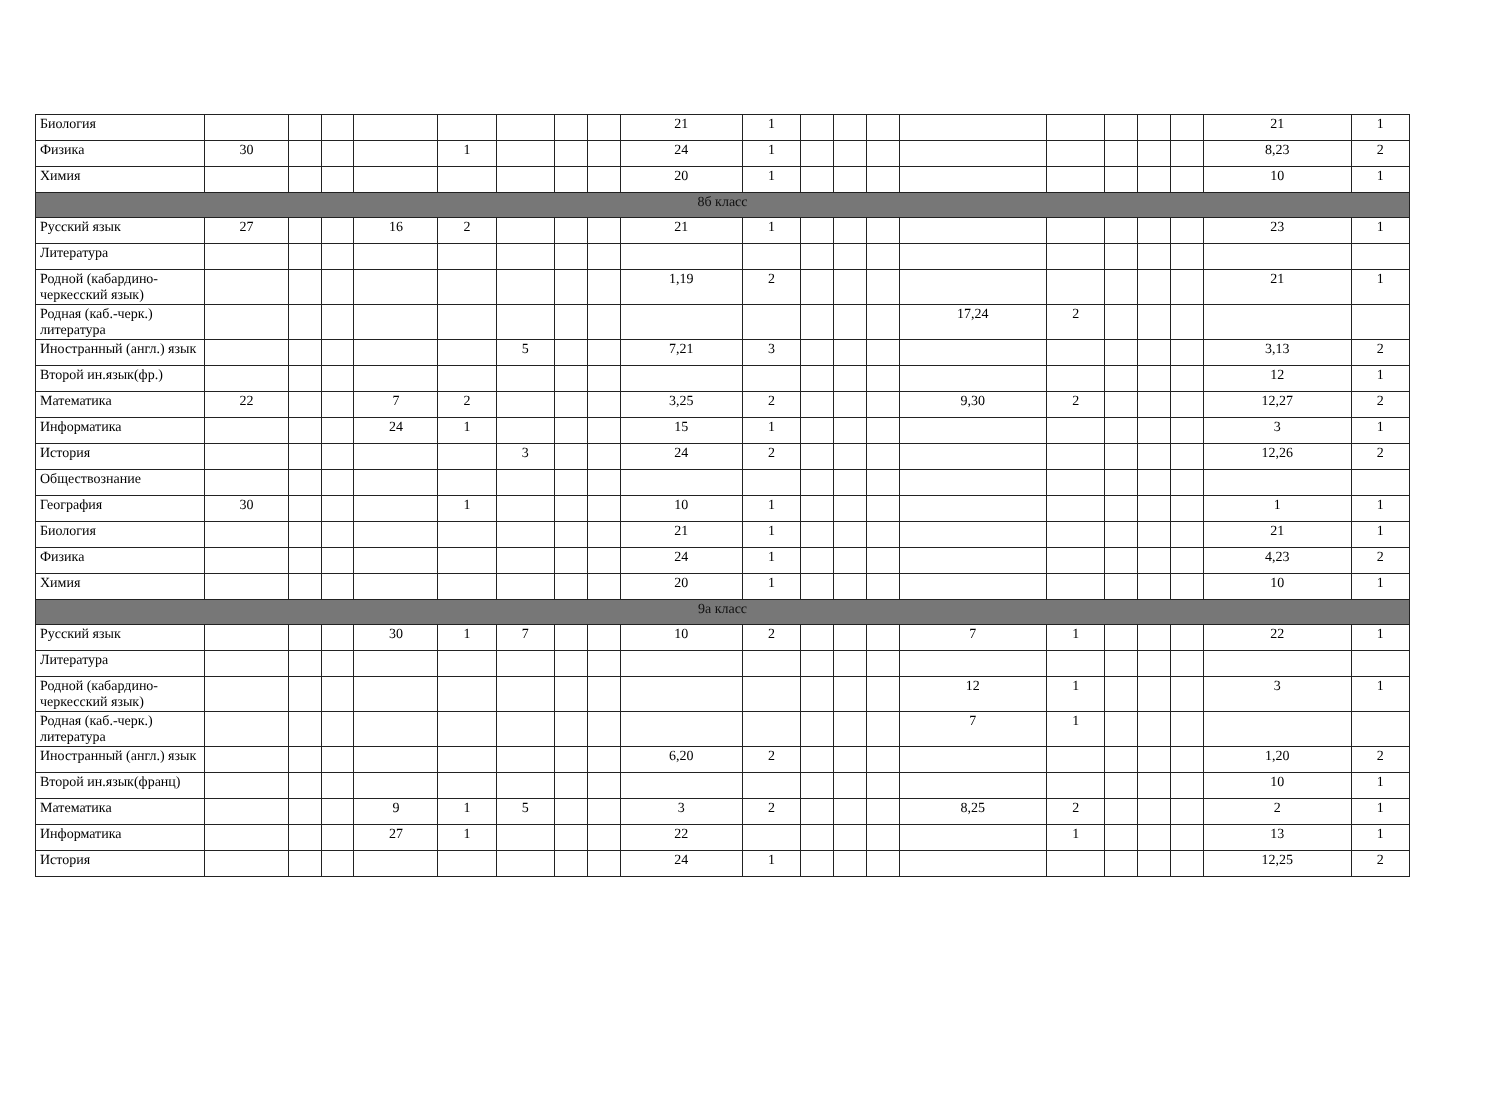| Биология | | | | | | | | | 21 | 1 | | | | | | | | | 21 | 1 |
| Физика | 30 | | | | 1 | | | | 24 | 1 | | | | | | | | | 8,23 | 2 |
| Химия | | | | | | | | | 20 | 1 | | | | | | | | | 10 | 1 |
| 8б класс | | | | | | | | | | | | | | | | | | | | |
| Русский язык | 27 | | | 16 | 2 | | | | 21 | 1 | | | | | | | | | 23 | 1 |
| Литература | | | | | | | | | | | | | | | | | | | | |
| Родной (кабардино-черкесский язык) | | | | | | | | | 1,19 | 2 | | | | | | | | | 21 | 1 |
| Родная (каб.-черк.) литература | | | | | | | | | | | | | | 17,24 | 2 | | | | | |
| Иностранный (англ.) язык | | | | | | 5 | | | 7,21 | 3 | | | | | | | | | 3,13 | 2 |
| Второй ин.язык(фр.) | | | | | | | | | | | | | | | | | | | 12 | 1 |
| Математика | 22 | | | 7 | 2 | | | | 3,25 | 2 | | | | 9,30 | 2 | | | | 12,27 | 2 |
| Информатика | | | | 24 | 1 | | | | 15 | 1 | | | | | | | | | 3 | 1 |
| История | | | | | | 3 | | | 24 | 2 | | | | | | | | | 12,26 | 2 |
| Обществознание | | | | | | | | | | | | | | | | | | | | |
| География | 30 | | | | 1 | | | | 10 | 1 | | | | | | | | | 1 | 1 |
| Биология | | | | | | | | | 21 | 1 | | | | | | | | | 21 | 1 |
| Физика | | | | | | | | | 24 | 1 | | | | | | | | | 4,23 | 2 |
| Химия | | | | | | | | | 20 | 1 | | | | | | | | | 10 | 1 |
| 9а класс | | | | | | | | | | | | | | | | | | | | |
| Русский язык | | | | 30 | 1 | 7 | | | 10 | 2 | | | | 7 | 1 | | | | 22 | 1 |
| Литература | | | | | | | | | | | | | | | | | | | | |
| Родной (кабардино-черкесский язык) | | | | | | | | | | | | | | 12 | 1 | | | | 3 | 1 |
| Родная (каб.-черк.) литература | | | | | | | | | | | | | | 7 | 1 | | | | | |
| Иностранный (англ.) язык | | | | | | | | | 6,20 | 2 | | | | | | | | | 1,20 | 2 |
| Второй ин.язык(франц) | | | | | | | | | | | | | | | | | | | 10 | 1 |
| Математика | | | | 9 | 1 | 5 | | | 3 | 2 | | | | 8,25 | 2 | | | | 2 | 1 |
| Информатика | | | | 27 | 1 | | | | 22 | | | | | | 1 | | | | 13 | 1 |
| История | | | | | | | | | 24 | 1 | | | | | | | | | 12,25 | 2 |